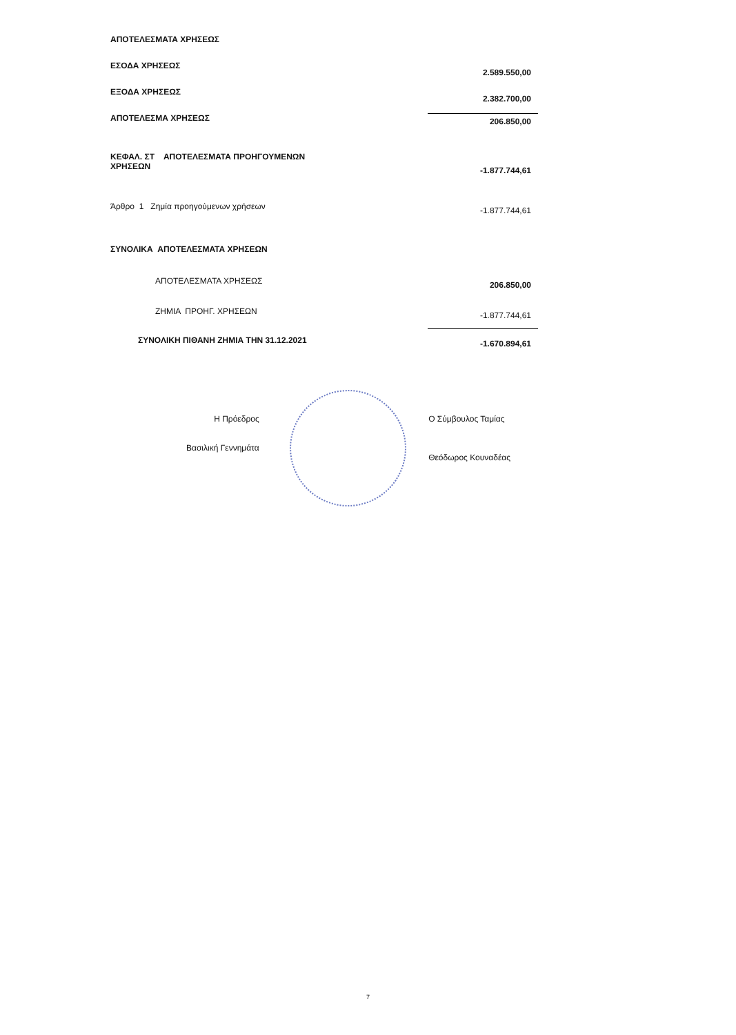| ΑΠΟΤΕΛΕΣΜΑΤΑ ΧΡΗΣΕΩΣ | |
| ΕΣΟΔΑ ΧΡΗΣΕΩΣ | 2.589.550,00 |
| ΕΞΟΔΑ ΧΡΗΣΕΩΣ | 2.382.700,00 |
| ΑΠΟΤΕΛΕΣΜΑ ΧΡΗΣΕΩΣ | 206.850,00 |
| ΚΕΦΑΛ. ΣΤ ΑΠΟΤΕΛΕΣΜΑΤΑ ΠΡΟΗΓΟΥΜΕΝΩΝ ΧΡΗΣΕΩΝ | -1.877.744,61 |
| Άρθρο 1 Ζημία προηγούμενων χρήσεων | -1.877.744,61 |
| ΣΥΝΟΛΙΚΑ ΑΠΟΤΕΛΕΣΜΑΤΑ ΧΡΗΣΕΩΝ | |
| ΑΠΟΤΕΛΕΣΜΑΤΑ ΧΡΗΣΕΩΣ | 206.850,00 |
| ΖΗΜΙΑ ΠΡΟΗΓ. ΧΡΗΣΕΩΝ | -1.877.744,61 |
| ΣΥΝΟΛΙΚΗ ΠΙΘΑΝΗ ΖΗΜΙΑ ΤΗΝ 31.12.2021 | -1.670.894,61 |
Η Πρόεδρος
Βασιλική Γεννημάτα
Ο Σύμβουλος Ταμίας
Θεόδωρος Κουναδέας
7